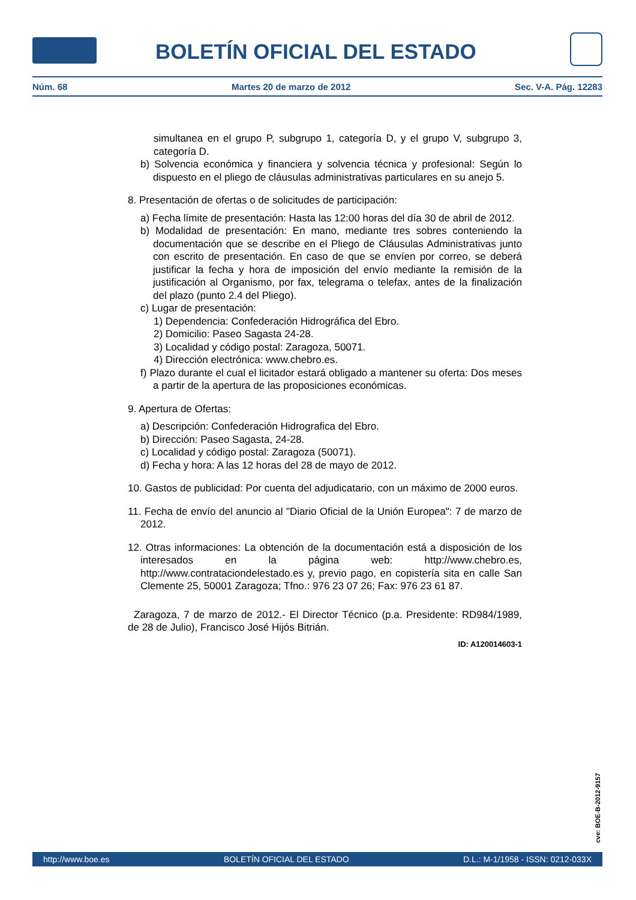BOLETÍN OFICIAL DEL ESTADO
Núm. 68 Martes 20 de marzo de 2012 Sec. V-A. Pág. 12283
simultanea en el grupo P, subgrupo 1, categoría D, y el grupo V, subgrupo 3, categoría D.
b) Solvencia económica y financiera y solvencia técnica y profesional: Según lo dispuesto en el pliego de cláusulas administrativas particulares en su anejo 5.
8. Presentación de ofertas o de solicitudes de participación:
a) Fecha límite de presentación: Hasta las 12:00 horas del día 30 de abril de 2012.
b) Modalidad de presentación: En mano, mediante tres sobres conteniendo la documentación que se describe en el Pliego de Cláusulas Administrativas junto con escrito de presentación. En caso de que se envíen por correo, se deberá justificar la fecha y hora de imposición del envío mediante la remisión de la justificación al Organismo, por fax, telegrama o telefax, antes de la finalización del plazo (punto 2.4 del Pliego).
c) Lugar de presentación:
1) Dependencia: Confederación Hidrográfica del Ebro.
2) Domicilio: Paseo Sagasta 24-28.
3) Localidad y código postal: Zaragoza, 50071.
4) Dirección electrónica: www.chebro.es.
f) Plazo durante el cual el licitador estará obligado a mantener su oferta: Dos meses a partir de la apertura de las proposiciones económicas.
9. Apertura de Ofertas:
a) Descripción: Confederación Hidrografica del Ebro.
b) Dirección: Paseo Sagasta, 24-28.
c) Localidad y código postal: Zaragoza (50071).
d) Fecha y hora: A las 12 horas del 28 de mayo de 2012.
10. Gastos de publicidad: Por cuenta del adjudicatario, con un máximo de 2000 euros.
11. Fecha de envío del anuncio al "Diario Oficial de la Unión Europea": 7 de marzo de 2012.
12. Otras informaciones: La obtención de la documentación está a disposición de los interesados en la página web: http://www.chebro.es, http://www.contrataciondelestado.es y, previo pago, en copistería sita en calle San Clemente 25, 50001 Zaragoza; Tfno.: 976 23 07 26; Fax: 976 23 61 87.
Zaragoza, 7 de marzo de 2012.- El Director Técnico (p.a. Presidente: RD984/1989, de 28 de Julio), Francisco José Hijós Bitrián.
ID: A120014603-1
cve: BOE-B-2012-9157
http://www.boe.es BOLETÍN OFICIAL DEL ESTADO D.L.: M-1/1958 - ISSN: 0212-033X